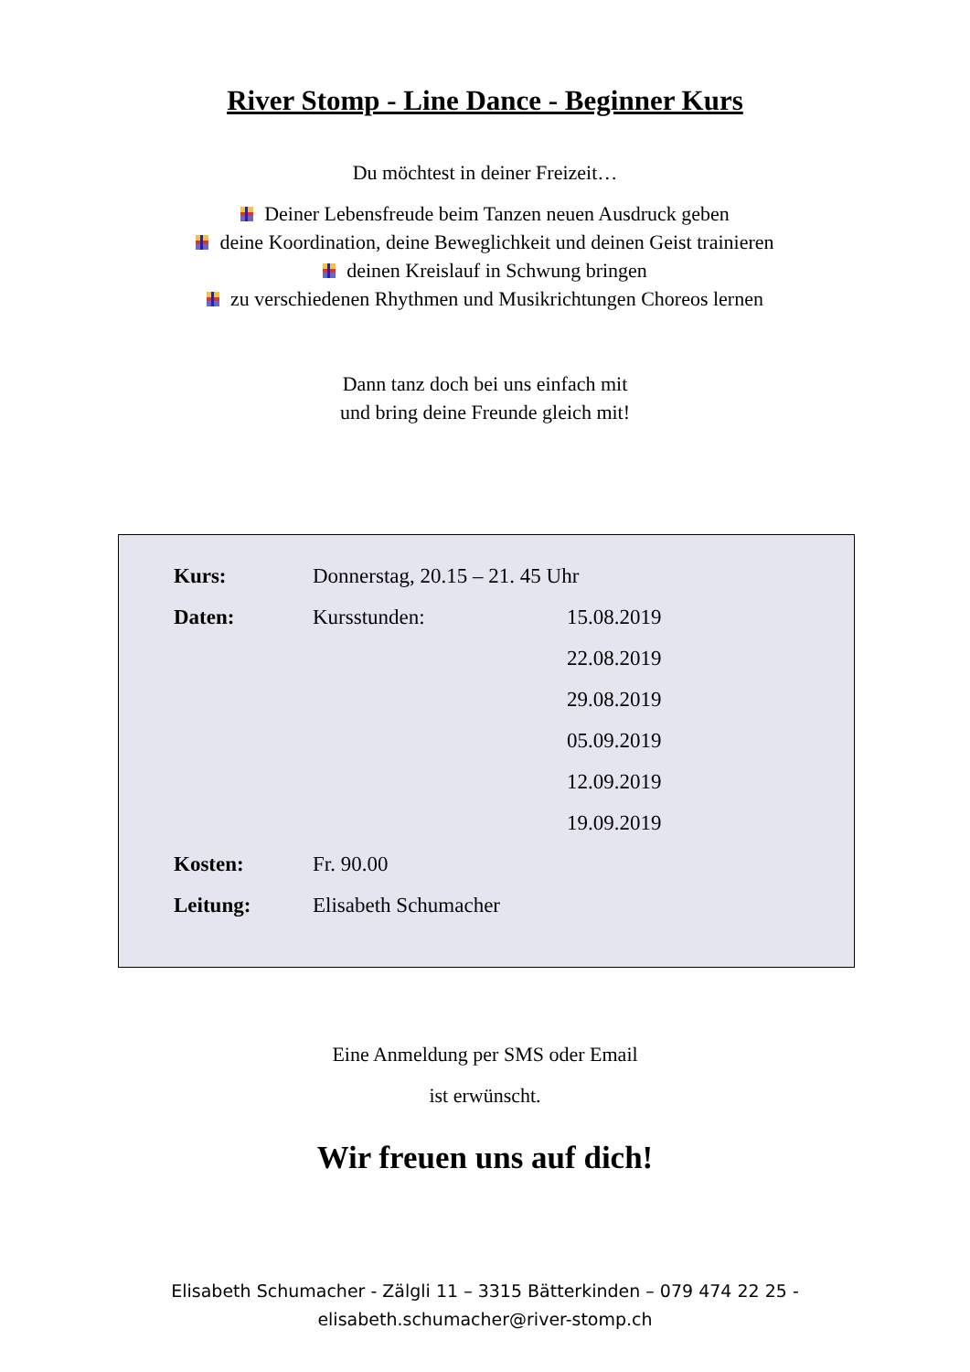River Stomp - Line Dance - Beginner Kurs
Du möchtest in deiner Freizeit…
Deiner Lebensfreude beim Tanzen neuen Ausdruck geben
deine Koordination, deine Beweglichkeit und deinen Geist trainieren
deinen Kreislauf in Schwung bringen
zu verschiedenen Rhythmen und Musikrichtungen Choreos lernen
Dann tanz doch bei uns einfach mit
und bring deine Freunde gleich mit!
| Kurs: | Donnerstag, 20.15 – 21. 45 Uhr | |
| Daten: | Kursstunden: | 15.08.2019 |
| | | 22.08.2019 |
| | | 29.08.2019 |
| | | 05.09.2019 |
| | | 12.09.2019 |
| | | 19.09.2019 |
| Kosten: | Fr. 90.00 | |
| Leitung: | Elisabeth Schumacher | |
Eine Anmeldung per SMS oder Email
ist erwünscht.
Wir freuen uns auf dich!
Elisabeth Schumacher - Zälgli 11 – 3315 Bätterkinden – 079 474 22 25 -
elisabeth.schumacher@river-stomp.ch